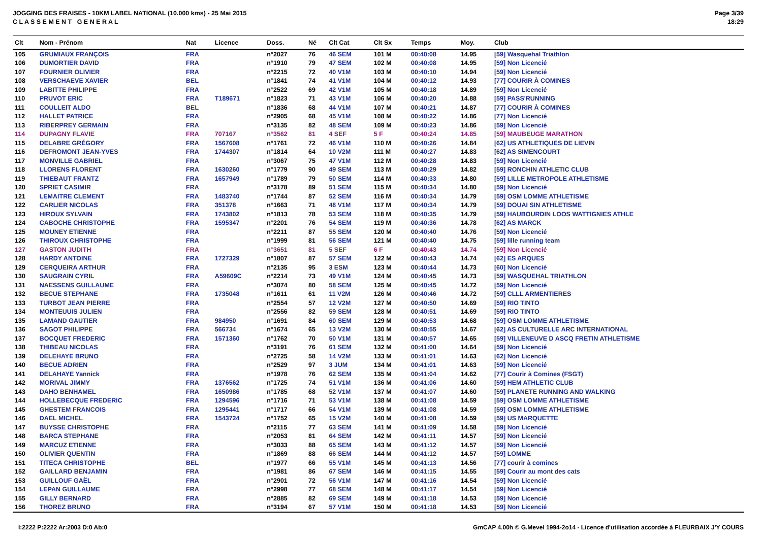JOGGING DES FRAISES - 10KM LABEL NATIONAL (10.000 kms) - 25 Mai 2015
C L A S S E M E N T G E N E R A L
Page 3/39
18:29
| Clt | Nom - Prénom | Nat | Licence | Doss. | Né | Clt Cat | Clt Sx | Temps | Moy. | Club |
| --- | --- | --- | --- | --- | --- | --- | --- | --- | --- | --- |
| 105 | GRUMIAUX FRANÇOIS | FRA | | n°2027 | 76 | 46 SEM | 101 M | 00:40:08 | 14.95 | [59] Wasquehal Triathlon |
| 106 | DUMORTIER DAVID | FRA | | n°1910 | 79 | 47 SEM | 102 M | 00:40:08 | 14.95 | [59] Non Licencié |
| 107 | FOURNIER OLIVIER | FRA | | n°2215 | 72 | 40 V1M | 103 M | 00:40:10 | 14.94 | [59] Non Licencié |
| 108 | VERSCHAEVE XAVIER | BEL | | n°1841 | 74 | 41 V1M | 104 M | 00:40:12 | 14.93 | [77] COURIR À COMINES |
| 109 | LABITTE PHILIPPE | FRA | | n°2522 | 69 | 42 V1M | 105 M | 00:40:18 | 14.89 | [59] Non Licencié |
| 110 | PRUVOT ERIC | FRA | T189671 | n°1823 | 71 | 43 V1M | 106 M | 00:40:20 | 14.88 | [59] PASS'RUNNING |
| 111 | COULLEIT ALDO | BEL | | n°1836 | 68 | 44 V1M | 107 M | 00:40:21 | 14.87 | [77] COURIR À COMINES |
| 112 | HALLET PATRICE | FRA | | n°2905 | 68 | 45 V1M | 108 M | 00:40:22 | 14.86 | [77] Non Licencié |
| 113 | RIBERPREY GERMAIN | FRA | | n°3135 | 82 | 48 SEM | 109 M | 00:40:23 | 14.86 | [59] Non Licencié |
| 114 | DUPAGNY FLAVIE | FRA | 707167 | n°3562 | 81 | 4 SEF | 5 F | 00:40:24 | 14.85 | [59] MAUBEUGE MARATHON |
| 115 | DELABRE GRÉGORY | FRA | 1567608 | n°1761 | 72 | 46 V1M | 110 M | 00:40:26 | 14.84 | [62] US ATHLETIQUES DE LIEVIN |
| 116 | DEFROMONT JEAN-YVES | FRA | 1744307 | n°1814 | 64 | 10 V2M | 111 M | 00:40:27 | 14.83 | [62] AS SIMENCOURT |
| 117 | MONVILLE GABRIEL | FRA | | n°3067 | 75 | 47 V1M | 112 M | 00:40:28 | 14.83 | [59] Non Licencié |
| 118 | LLORENS FLORENT | FRA | 1630260 | n°1779 | 90 | 49 SEM | 113 M | 00:40:29 | 14.82 | [59] RONCHIN ATHLETIC CLUB |
| 119 | THIEBAUT FRANTZ | FRA | 1657949 | n°1789 | 79 | 50 SEM | 114 M | 00:40:33 | 14.80 | [59] LILLE METROPOLE ATHLETISME |
| 120 | SPRIET CASIMIR | FRA | | n°3178 | 89 | 51 SEM | 115 M | 00:40:34 | 14.80 | [59] Non Licencié |
| 121 | LEMAITRE CLEMENT | FRA | 1483740 | n°1744 | 87 | 52 SEM | 116 M | 00:40:34 | 14.79 | [59] OSM LOMME ATHLETISME |
| 122 | CARLIER NICOLAS | FRA | 351378 | n°1663 | 71 | 48 V1M | 117 M | 00:40:34 | 14.79 | [59] DOUAI SIN ATHLETISME |
| 123 | HIROUX SYLVAIN | FRA | 1743802 | n°1813 | 78 | 53 SEM | 118 M | 00:40:35 | 14.79 | [59] HAUBOURDIN LOOS WATTIGNIES ATHLE |
| 124 | CABOCHE CHRISTOPHE | FRA | 1595347 | n°2201 | 76 | 54 SEM | 119 M | 00:40:36 | 14.78 | [62] AS MARCK |
| 125 | MOUNEY ETIENNE | FRA | | n°2211 | 87 | 55 SEM | 120 M | 00:40:40 | 14.76 | [59] Non Licencié |
| 126 | THIROUX CHRISTOPHE | FRA | | n°1999 | 81 | 56 SEM | 121 M | 00:40:40 | 14.75 | [59] lille running team |
| 127 | GASTON JUDITH | FRA | | n°3651 | 81 | 5 SEF | 6 F | 00:40:43 | 14.74 | [59] Non Licencié |
| 128 | HARDY ANTOINE | FRA | 1727329 | n°1807 | 87 | 57 SEM | 122 M | 00:40:43 | 14.74 | [62] ES ARQUES |
| 129 | CERQUEIRA ARTHUR | FRA | | n°2135 | 95 | 3 ESM | 123 M | 00:40:44 | 14.73 | [60] Non Licencié |
| 130 | SAUGRAIN CYRIL | FRA | A59609C | n°2214 | 73 | 49 V1M | 124 M | 00:40:45 | 14.73 | [59] WASQUEHAL TRIATHLON |
| 131 | NAESSENS GUILLAUME | FRA | | n°3074 | 80 | 58 SEM | 125 M | 00:40:45 | 14.72 | [59] Non Licencié |
| 132 | BECUE STEPHANE | FRA | 1735048 | n°1611 | 61 | 11 V2M | 126 M | 00:40:46 | 14.72 | [59] CLLL ARMENTIERES |
| 133 | TURBOT JEAN PIERRE | FRA | | n°2554 | 57 | 12 V2M | 127 M | 00:40:50 | 14.69 | [59] RIO TINTO |
| 134 | MONTEUUIS JULIEN | FRA | | n°2556 | 82 | 59 SEM | 128 M | 00:40:51 | 14.69 | [59] RIO TINTO |
| 135 | LAMAND GAUTIER | FRA | 984950 | n°1691 | 84 | 60 SEM | 129 M | 00:40:53 | 14.68 | [59] OSM LOMME ATHLETISME |
| 136 | SAGOT PHILIPPE | FRA | 566734 | n°1674 | 65 | 13 V2M | 130 M | 00:40:55 | 14.67 | [62] AS CULTURELLE ARC INTERNATIONAL |
| 137 | BOCQUET FREDERIC | FRA | 1571360 | n°1762 | 70 | 50 V1M | 131 M | 00:40:57 | 14.65 | [59] VILLENEUVE D ASCQ FRETIN ATHLETISME |
| 138 | THIBEAU NICOLAS | FRA | | n°3191 | 76 | 61 SEM | 132 M | 00:41:00 | 14.64 | [59] Non Licencié |
| 139 | DELEHAYE BRUNO | FRA | | n°2725 | 58 | 14 V2M | 133 M | 00:41:01 | 14.63 | [62] Non Licencié |
| 140 | BECUE ADRIEN | FRA | | n°2529 | 97 | 3 JUM | 134 M | 00:41:01 | 14.63 | [59] Non Licencié |
| 141 | DELAHAYE Yannick | FRA | | n°1978 | 76 | 62 SEM | 135 M | 00:41:04 | 14.62 | [77] Courir à Comines (FSGT) |
| 142 | MORIVAL JIMMY | FRA | 1376562 | n°1725 | 74 | 51 V1M | 136 M | 00:41:06 | 14.60 | [59] HEM ATHLETIC CLUB |
| 143 | DAHO BENHAMEL | FRA | 1650986 | n°1785 | 68 | 52 V1M | 137 M | 00:41:07 | 14.60 | [59] PLANETE RUNNING AND WALKING |
| 144 | HOLLEBECQUE FREDERIC | FRA | 1294596 | n°1716 | 71 | 53 V1M | 138 M | 00:41:08 | 14.59 | [59] OSM LOMME ATHLETISME |
| 145 | GHESTEM FRANCOIS | FRA | 1295441 | n°1717 | 66 | 54 V1M | 139 M | 00:41:08 | 14.59 | [59] OSM LOMME ATHLETISME |
| 146 | DAEL MICHEL | FRA | 1543724 | n°1752 | 65 | 15 V2M | 140 M | 00:41:08 | 14.59 | [59] US MARQUETTE |
| 147 | BUYSSE CHRISTOPHE | FRA | | n°2115 | 77 | 63 SEM | 141 M | 00:41:09 | 14.58 | [59] Non Licencié |
| 148 | BARCA STEPHANE | FRA | | n°2053 | 81 | 64 SEM | 142 M | 00:41:11 | 14.57 | [59] Non Licencié |
| 149 | MARCUZ ETIENNE | FRA | | n°3033 | 88 | 65 SEM | 143 M | 00:41:12 | 14.57 | [59] Non Licencié |
| 150 | OLIVIER QUENTIN | FRA | | n°1869 | 88 | 66 SEM | 144 M | 00:41:12 | 14.57 | [59] LOMME |
| 151 | TITECA CHRISTOPHE | BEL | | n°1977 | 66 | 55 V1M | 145 M | 00:41:13 | 14.56 | [77] courir à comines |
| 152 | GAILLARD BENJAMIN | FRA | | n°1981 | 86 | 67 SEM | 146 M | 00:41:15 | 14.55 | [59] Courir au mont des cats |
| 153 | GUILLOUF GAËL | FRA | | n°2901 | 72 | 56 V1M | 147 M | 00:41:16 | 14.54 | [59] Non Licencié |
| 154 | LEPAN GUILLAUME | FRA | | n°2998 | 77 | 68 SEM | 148 M | 00:41:17 | 14.54 | [59] Non Licencié |
| 155 | GILLY BERNARD | FRA | | n°2885 | 82 | 69 SEM | 149 M | 00:41:18 | 14.53 | [59] Non Licencié |
| 156 | THOREZ BRUNO | FRA | | n°3194 | 67 | 57 V1M | 150 M | 00:41:18 | 14.53 | [59] Non Licencié |
I:2222 P:2222 Ar:2003 D:0 Ab:0 GmCAP 4.00h © G.Mevel 1994-2o14 - Licence d'utilisation accordée à FLEURBAIX J'Y COURS